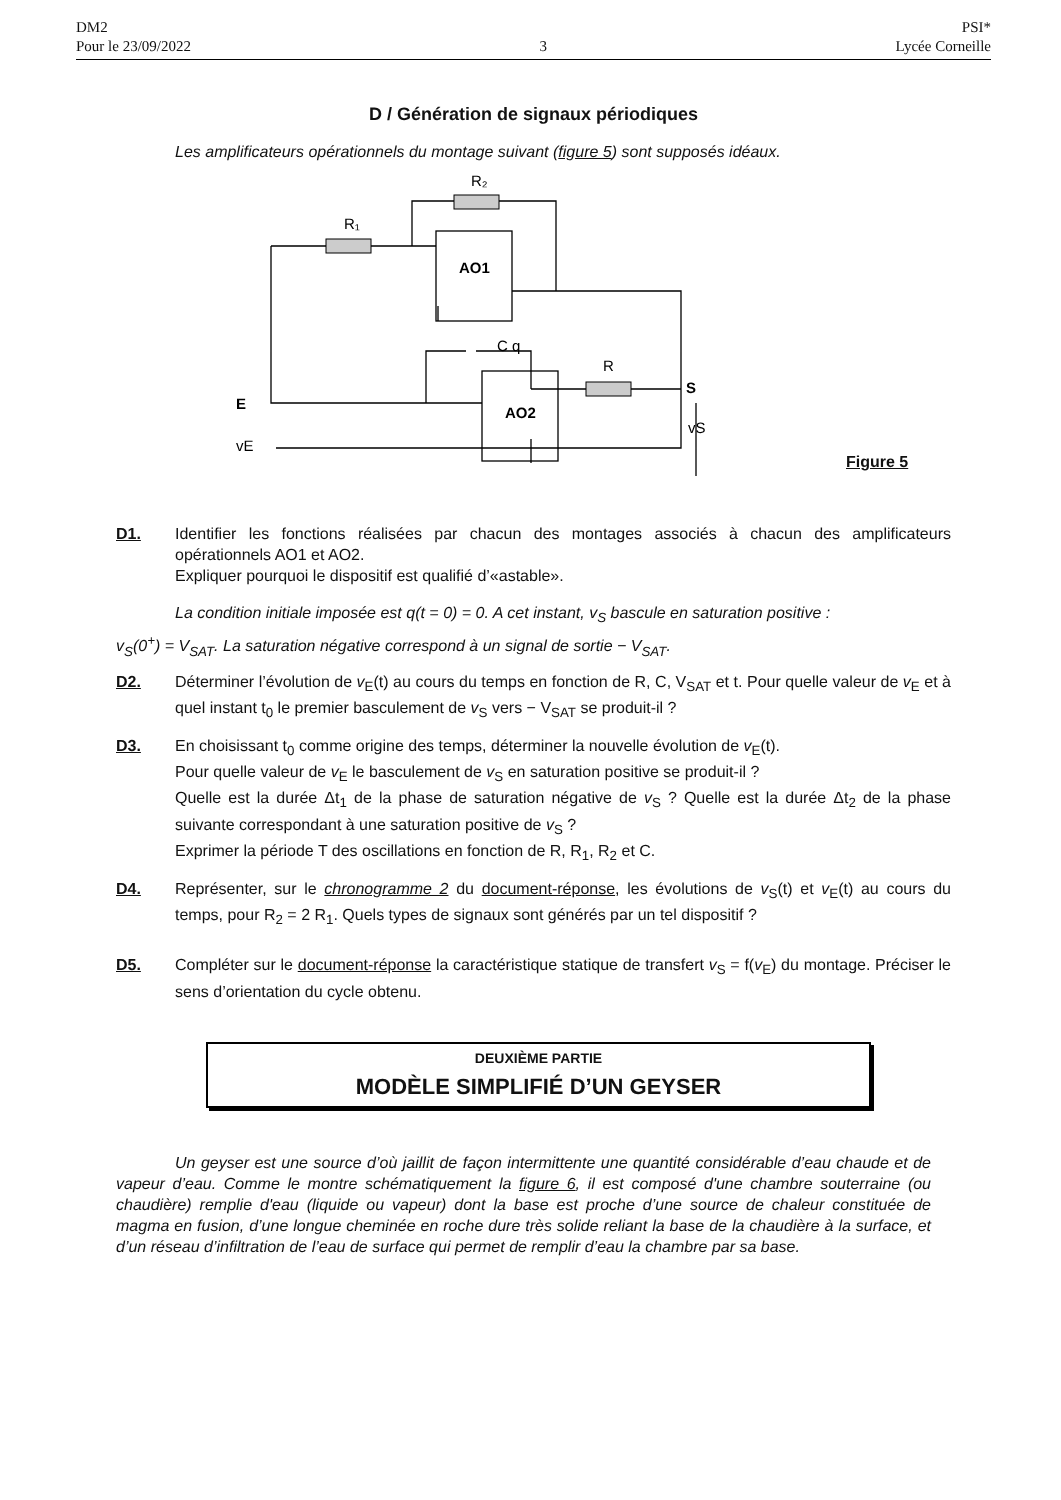DM2
Pour le 23/09/2022
3 PSI*
Lycée Corneille
D / Génération de signaux périodiques
Les amplificateurs opérationnels du montage suivant (figure 5) sont supposés idéaux.
R₁
R₂
R
AO1
AO2
C q
E
S
vE
vS
Figure 5
D1. Identifier les fonctions réalisées par chacun des montages associés à chacun des amplificateurs opérationnels AO1 et AO2.
Expliquer pourquoi le dispositif est qualifié d’«astable».
La condition initiale imposée est q(t = 0) = 0. A cet instant, v<sub>S</sub> bascule en saturation positive :
v<sub>S</sub>(0<sup>+</sup>) = V<sub>SAT</sub>. La saturation négative correspond à un signal de sortie − V<sub>SAT</sub>.
D2. Déterminer l’évolution de v<sub>E</sub>(t) au cours du temps en fonction de R, C, V<sub>SAT</sub> et t. Pour quelle valeur de v<sub>E</sub> et à quel instant t<sub>0</sub> le premier basculement de v<sub>S</sub> vers − V<sub>SAT</sub> se produit-il ?
D3. En choisissant t<sub>0</sub> comme origine des temps, déterminer la nouvelle évolution de v<sub>E</sub>(t).
Pour quelle valeur de v<sub>E</sub> le basculement de v<sub>S</sub> en saturation positive se produit-il ?
Quelle est la durée Δt<sub>1</sub> de la phase de saturation négative de v<sub>S</sub> ? Quelle est la durée Δt<sub>2</sub> de la phase suivante correspondant à une saturation positive de v<sub>S</sub> ?
Exprimer la période T des oscillations en fonction de R, R<sub>1</sub>, R<sub>2</sub> et C.
D4. Représenter, sur le chronogramme 2 du document-réponse, les évolutions de v<sub>S</sub>(t) et v<sub>E</sub>(t) au cours du temps, pour R<sub>2</sub> = 2 R<sub>1</sub>. Quels types de signaux sont générés par un tel dispositif ?
D5. Compléter sur le document-réponse la caractéristique statique de transfert v<sub>S</sub> = f(v<sub>E</sub>) du montage. Préciser le sens d’orientation du cycle obtenu.
DEUXIÈME PARTIE
MODÈLE SIMPLIFIÉ D’UN GEYSER
Un geyser est une source d’où jaillit de façon intermittente une quantité considérable d’eau chaude et de vapeur d’eau. Comme le montre schématiquement la figure 6, il est composé d'une chambre souterraine (ou chaudière) remplie d'eau (liquide ou vapeur) dont la base est proche d’une source de chaleur constituée de magma en fusion, d’une longue cheminée en roche dure très solide reliant la base de la chaudière à la surface, et d’un réseau d’infiltration de l’eau de surface qui permet de remplir d’eau la chambre par sa base.